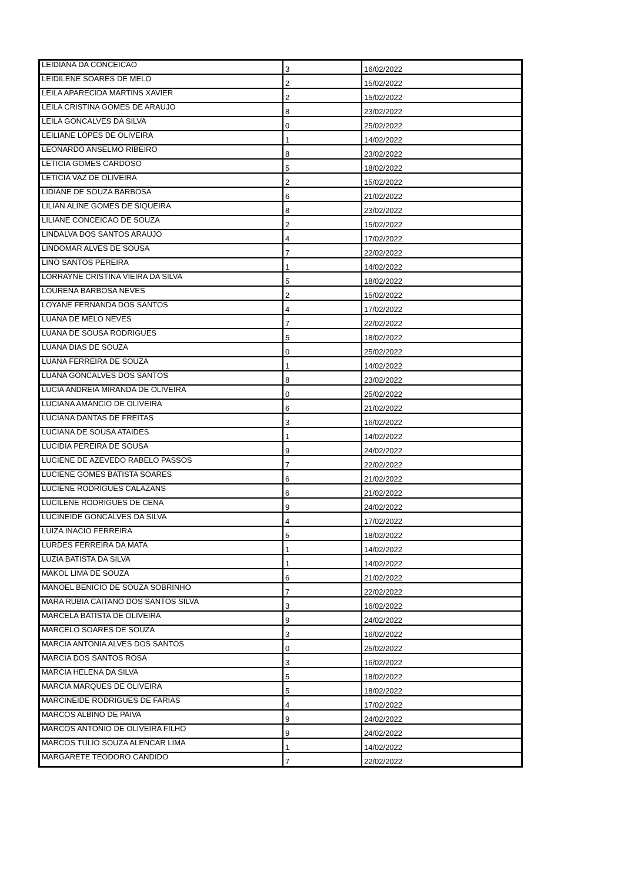| LEIDIANA DA CONCEICAO | 3 | 16/02/2022 |
| LEIDILENE SOARES DE MELO | 2 | 15/02/2022 |
| LEILA APARECIDA MARTINS XAVIER | 2 | 15/02/2022 |
| LEILA CRISTINA GOMES DE ARAUJO | 8 | 23/02/2022 |
| LEILA GONCALVES DA SILVA | 0 | 25/02/2022 |
| LEILIANE LOPES DE OLIVEIRA | 1 | 14/02/2022 |
| LEONARDO ANSELMO RIBEIRO | 8 | 23/02/2022 |
| LETICIA GOMES CARDOSO | 5 | 18/02/2022 |
| LETICIA VAZ DE OLIVEIRA | 2 | 15/02/2022 |
| LIDIANE DE SOUZA BARBOSA | 6 | 21/02/2022 |
| LILIAN ALINE GOMES DE SIQUEIRA | 8 | 23/02/2022 |
| LILIANE CONCEICAO DE SOUZA | 2 | 15/02/2022 |
| LINDALVA DOS SANTOS ARAUJO | 4 | 17/02/2022 |
| LINDOMAR ALVES DE SOUSA | 7 | 22/02/2022 |
| LINO SANTOS PEREIRA | 1 | 14/02/2022 |
| LORRAYNE CRISTINA VIEIRA DA SILVA | 5 | 18/02/2022 |
| LOURENA BARBOSA NEVES | 2 | 15/02/2022 |
| LOYANE FERNANDA DOS SANTOS | 4 | 17/02/2022 |
| LUANA DE MELO NEVES | 7 | 22/02/2022 |
| LUANA DE SOUSA RODRIGUES | 5 | 18/02/2022 |
| LUANA DIAS DE SOUZA | 0 | 25/02/2022 |
| LUANA FERREIRA DE SOUZA | 1 | 14/02/2022 |
| LUANA GONCALVES DOS SANTOS | 8 | 23/02/2022 |
| LUCIA ANDREIA MIRANDA DE OLIVEIRA | 0 | 25/02/2022 |
| LUCIANA AMANCIO DE OLIVEIRA | 6 | 21/02/2022 |
| LUCIANA DANTAS DE FREITAS | 3 | 16/02/2022 |
| LUCIANA DE SOUSA ATAIDES | 1 | 14/02/2022 |
| LUCIDIA PEREIRA DE SOUSA | 9 | 24/02/2022 |
| LUCIENE DE AZEVEDO RABELO PASSOS | 7 | 22/02/2022 |
| LUCIENE GOMES BATISTA SOARES | 6 | 21/02/2022 |
| LUCIENE RODRIGUES CALAZANS | 6 | 21/02/2022 |
| LUCILENE RODRIGUES DE CENA | 9 | 24/02/2022 |
| LUCINEIDE GONCALVES DA SILVA | 4 | 17/02/2022 |
| LUIZA INACIO FERREIRA | 5 | 18/02/2022 |
| LURDES FERREIRA DA MATA | 1 | 14/02/2022 |
| LUZIA BATISTA DA SILVA | 1 | 14/02/2022 |
| MAKOL LIMA DE SOUZA | 6 | 21/02/2022 |
| MANOEL BENICIO DE SOUZA SOBRINHO | 7 | 22/02/2022 |
| MARA RUBIA CAITANO DOS SANTOS SILVA | 3 | 16/02/2022 |
| MARCELA BATISTA DE OLIVEIRA | 9 | 24/02/2022 |
| MARCELO SOARES DE SOUZA | 3 | 16/02/2022 |
| MARCIA ANTONIA ALVES DOS SANTOS | 0 | 25/02/2022 |
| MARCIA DOS SANTOS ROSA | 3 | 16/02/2022 |
| MARCIA HELENA DA SILVA | 5 | 18/02/2022 |
| MARCIA MARQUES DE OLIVEIRA | 5 | 18/02/2022 |
| MARCINEIDE RODRIGUES DE FARIAS | 4 | 17/02/2022 |
| MARCOS ALBINO DE PAIVA | 9 | 24/02/2022 |
| MARCOS ANTONIO DE OLIVEIRA FILHO | 9 | 24/02/2022 |
| MARCOS TULIO SOUZA ALENCAR LIMA | 1 | 14/02/2022 |
| MARGARETE TEODORO CANDIDO | 7 | 22/02/2022 |